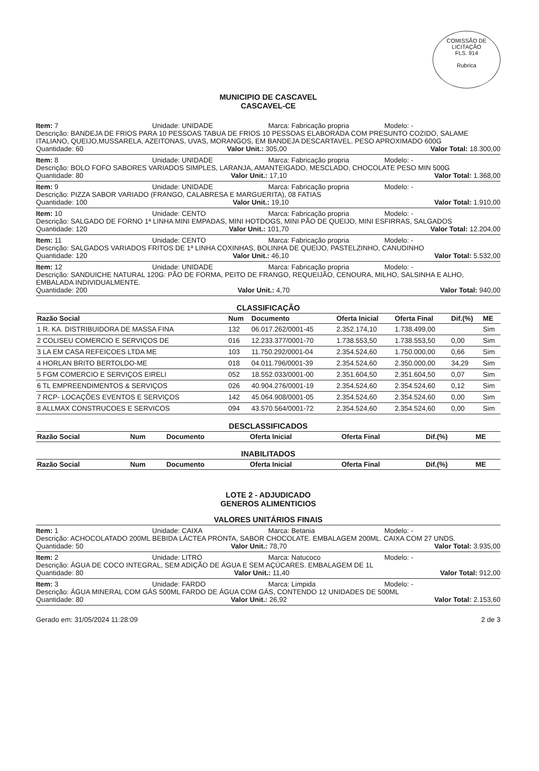COMISSÃO DE LICITAÇÃO
FLS. 914
Rubrica
MUNICIPIO DE CASCAVEL
CASCAVEL-CE
Item: 7 Unidade: UNIDADE Marca: Fabricação propria Modelo: -
Descrição: BANDEJA DE FRIOS PARA 10 PESSOAS TABUA DE FRIOS 10 PESSOAS ELABORADA COM PRESUNTO COZIDO, SALAME ITALIANO, QUEIJO,MUSSARELA, AZEITONAS, UVAS, MORANGOS, EM BANDEJA DESCARTAVEL. PESO APROXIMADO 600G
Quantidade: 60 Valor Unit.: 305,00 Valor Total: 18.300,00
Item: 8 Unidade: UNIDADE Marca: Fabricação propria Modelo: -
Descrição: BOLO FOFO SABORES VARIADOS SIMPLES, LARANJA, AMANTEIGADO, MESCLADO, CHOCOLATE PESO MIN 500G
Quantidade: 80 Valor Unit.: 17,10 Valor Total: 1.368,00
Item: 9 Unidade: UNIDADE Marca: Fabricação propria Modelo: -
Descrição: PIZZA SABOR VARIADO (FRANGO, CALABRESA E MARGUERITA), 08 FATIAS
Quantidade: 100 Valor Unit.: 19,10 Valor Total: 1.910,00
Item: 10 Unidade: CENTO Marca: Fabricação propria Modelo: -
Descrição: SALGADO DE FORNO 1ª LINHA MINI EMPADAS, MINI HOTDOGS, MINI PÃO DE QUEIJO, MINI ESFIRRAS, SALGADOS
Quantidade: 120 Valor Unit.: 101,70 Valor Total: 12.204,00
Item: 11 Unidade: CENTO Marca: Fabricação propria Modelo: -
Descrição: SALGADOS VARIADOS FRITOS DE 1ª LINHA COXINHAS, BOLINHA DE QUEIJO, PASTELZINHO, CANUDINHO
Quantidade: 120 Valor Unit.: 46,10 Valor Total: 5.532,00
Item: 12 Unidade: UNIDADE Marca: Fabricação propria Modelo: -
Descrição: SANDUICHE NATURAL 120G: PÃO DE FORMA, PEITO DE FRANGO, REQUEIJÃO, CENOURA, MILHO, SALSINHA E ALHO, EMBALADA INDIVIDUALMENTE.
Quantidade: 200 Valor Unit.: 4,70 Valor Total: 940,00
CLASSIFICAÇÃO
| Razão Social | Num | Documento | Oferta Inicial | Oferta Final | Dif.(%) | ME |
| --- | --- | --- | --- | --- | --- | --- |
| 1 R. KA. DISTRIBUIDORA DE MASSA FINA | 132 | 06.017.262/0001-45 | 2.352.174,10 | 1.738.499,00 | | Sim |
| 2 COLISEU COMERCIO E SERVIÇOS DE | 016 | 12.233.377/0001-70 | 1.738.553,50 | 1.738.553,50 | 0,00 | Sim |
| 3 LA EM CASA REFEICOES LTDA ME | 103 | 11.750.292/0001-04 | 2.354.524,60 | 1.750.000,00 | 0,66 | Sim |
| 4 HORLAN BRITO BERTOLDO-ME | 018 | 04.011.796/0001-39 | 2.354.524,60 | 2.350.000,00 | 34,29 | Sim |
| 5 FGM COMERCIO E SERVIÇOS EIRELI | 052 | 18.552.033/0001-00 | 2.351.604,50 | 2.351.604,50 | 0,07 | Sim |
| 6 TL EMPREENDIMENTOS & SERVIÇOS | 026 | 40.904.276/0001-19 | 2.354.524,60 | 2.354.524,60 | 0,12 | Sim |
| 7 RCP- LOCAÇÕES EVENTOS E SERVIÇOS | 142 | 45.064.908/0001-05 | 2.354.524,60 | 2.354.524,60 | 0,00 | Sim |
| 8 ALLMAX CONSTRUCOES E SERVICOS | 094 | 43.570.564/0001-72 | 2.354.524,60 | 2.354.524,60 | 0,00 | Sim |
DESCLASSIFICADOS
| Razão Social | Num | Documento | Oferta Inicial | Oferta Final | Dif.(%) | ME |
| --- | --- | --- | --- | --- | --- | --- |
INABILITADOS
| Razão Social | Num | Documento | Oferta Inicial | Oferta Final | Dif.(%) | ME |
| --- | --- | --- | --- | --- | --- | --- |
LOTE 2 - ADJUDICADO
GENEROS ALIMENTICIOS
VALORES UNITÁRIOS FINAIS
Item: 1 Unidade: CAIXA Marca: Betania Modelo: -
Descrição: ACHOCOLATADO 200ML BEBIDA LÁCTEA PRONTA, SABOR CHOCOLATE. EMBALAGEM 200ML. CAIXA COM 27 UNDS.
Quantidade: 50 Valor Unit.: 78,70 Valor Total: 3.935,00
Item: 2 Unidade: LITRO Marca: Natucoco Modelo: -
Descrição: ÁGUA DE COCO INTEGRAL, SEM ADIÇÃO DE ÁGUA E SEM AÇÚCARES. EMBALAGEM DE 1L
Quantidade: 80 Valor Unit.: 11,40 Valor Total: 912,00
Item: 3 Unidade: FARDO Marca: Limpida Modelo: -
Descrição: ÁGUA MINERAL COM GÁS 500ML FARDO DE ÁGUA COM GÁS, CONTENDO 12 UNIDADES DE 500ML
Quantidade: 80 Valor Unit.: 26,92 Valor Total: 2.153,60
Gerado em: 31/05/2024 11:28:09 2 de 3